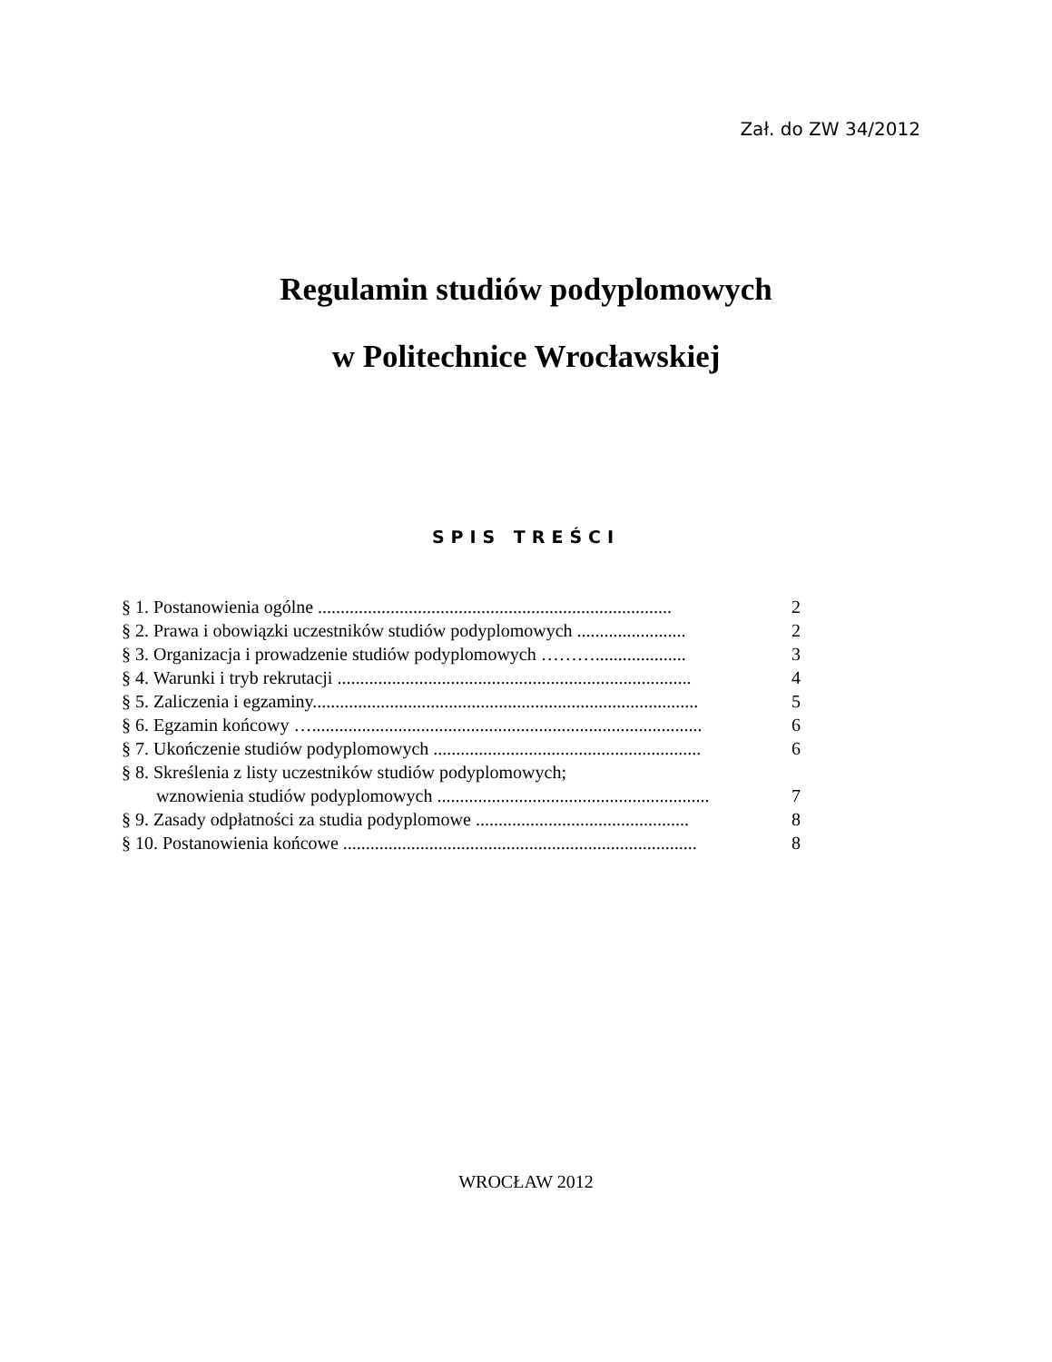Zał. do ZW 34/2012
Regulamin studiów podyplomowych
w Politechnice Wrocławskiej
SPIS TREŚCI
§ 1. Postanowienia ogólne .............................................................................. 2
§ 2. Prawa i obowiązki uczestników studiów podyplomowych ........................ 2
§ 3. Organizacja i prowadzenie studiów podyplomowych ……….................... 3
§ 4. Warunki i tryb rekrutacji .............................................................................. 4
§ 5. Zaliczenia i egzaminy..................................................................................... 5
§ 6. Egzamin końcowy …...................................................................................... 6
§ 7. Ukończenie studiów podyplomowych ........................................................... 6
§ 8. Skreślenia z listy uczestników studiów podyplomowych;
wznowienia studiów podyplomowych ............................................................ 7
§ 9. Zasady odpłatności za studia podyplomowe ............................................... 8
§ 10. Postanowienia końcowe .............................................................................. 8
WROCŁAW 2012